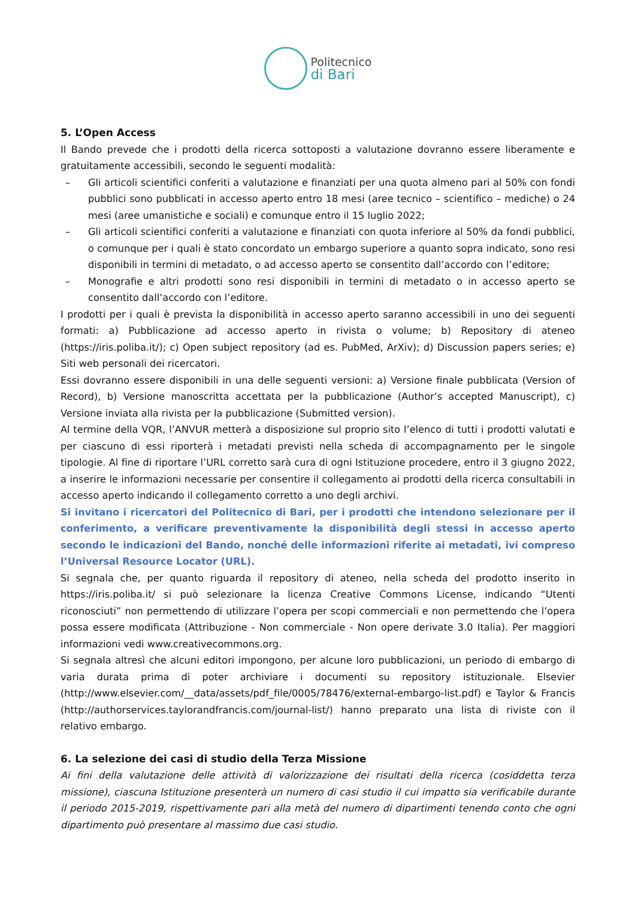Politecnico
di Bari
5. L’Open Access
Il Bando prevede che i prodotti della ricerca sottoposti a valutazione dovranno essere liberamente e gratuitamente accessibili, secondo le seguenti modalità:
– Gli articoli scientifici conferiti a valutazione e finanziati per una quota almeno pari al 50% con fondi pubblici sono pubblicati in accesso aperto entro 18 mesi (aree tecnico – scientifico – mediche) o 24 mesi (aree umanistiche e sociali) e comunque entro il 15 luglio 2022;
– Gli articoli scientifici conferiti a valutazione e finanziati con quota inferiore al 50% da fondi pubblici, o comunque per i quali è stato concordato un embargo superiore a quanto sopra indicato, sono resi disponibili in termini di metadato, o ad accesso aperto se consentito dall’accordo con l’editore;
– Monografie e altri prodotti sono resi disponibili in termini di metadato o in accesso aperto se consentito dall’accordo con l’editore.
I prodotti per i quali è prevista la disponibilità in accesso aperto saranno accessibili in uno dei seguenti formati: a) Pubblicazione ad accesso aperto in rivista o volume; b) Repository di ateneo (https://iris.poliba.it/); c) Open subject repository (ad es. PubMed, ArXiv); d) Discussion papers series; e) Siti web personali dei ricercatori.
Essi dovranno essere disponibili in una delle seguenti versioni: a) Versione finale pubblicata (Version of Record), b) Versione manoscritta accettata per la pubblicazione (Author’s accepted Manuscript), c) Versione inviata alla rivista per la pubblicazione (Submitted version).
Al termine della VQR, l’ANVUR metterà a disposizione sul proprio sito l’elenco di tutti i prodotti valutati e per ciascuno di essi riporterà i metadati previsti nella scheda di accompagnamento per le singole tipologie. Al fine di riportare l’URL corretto sarà cura di ogni Istituzione procedere, entro il 3 giugno 2022, a inserire le informazioni necessarie per consentire il collegamento ai prodotti della ricerca consultabili in accesso aperto indicando il collegamento corretto a uno degli archivi.
Si invitano i ricercatori del Politecnico di Bari, per i prodotti che intendono selezionare per il conferimento, a verificare preventivamente la disponibilità degli stessi in accesso aperto secondo le indicazioni del Bando, nonché delle informazioni riferite ai metadati, ivi compreso l’Universal Resource Locator (URL).
Si segnala che, per quanto riguarda il repository di ateneo, nella scheda del prodotto inserito in https://iris.poliba.it/ si può selezionare la licenza Creative Commons License, indicando “Utenti riconosciuti” non permettendo di utilizzare l’opera per scopi commerciali e non permettendo che l’opera possa essere modificata (Attribuzione - Non commerciale - Non opere derivate 3.0 Italia). Per maggiori informazioni vedi www.creativecommons.org.
Si segnala altresì che alcuni editori impongono, per alcune loro pubblicazioni, un periodo di embargo di varia durata prima di poter archiviare i documenti su repository istituzionale. Elsevier (http://www.elsevier.com/__data/assets/pdf_file/0005/78476/external-embargo-list.pdf) e Taylor & Francis (http://authorservices.taylorandfrancis.com/journal-list/) hanno preparato una lista di riviste con il relativo embargo.
6. La selezione dei casi di studio della Terza Missione
Ai fini della valutazione delle attività di valorizzazione dei risultati della ricerca (cosiddetta terza missione), ciascuna Istituzione presenterà un numero di casi studio il cui impatto sia verificabile durante il periodo 2015-2019, rispettivamente pari alla metà del numero di dipartimenti tenendo conto che ogni dipartimento può presentare al massimo due casi studio.